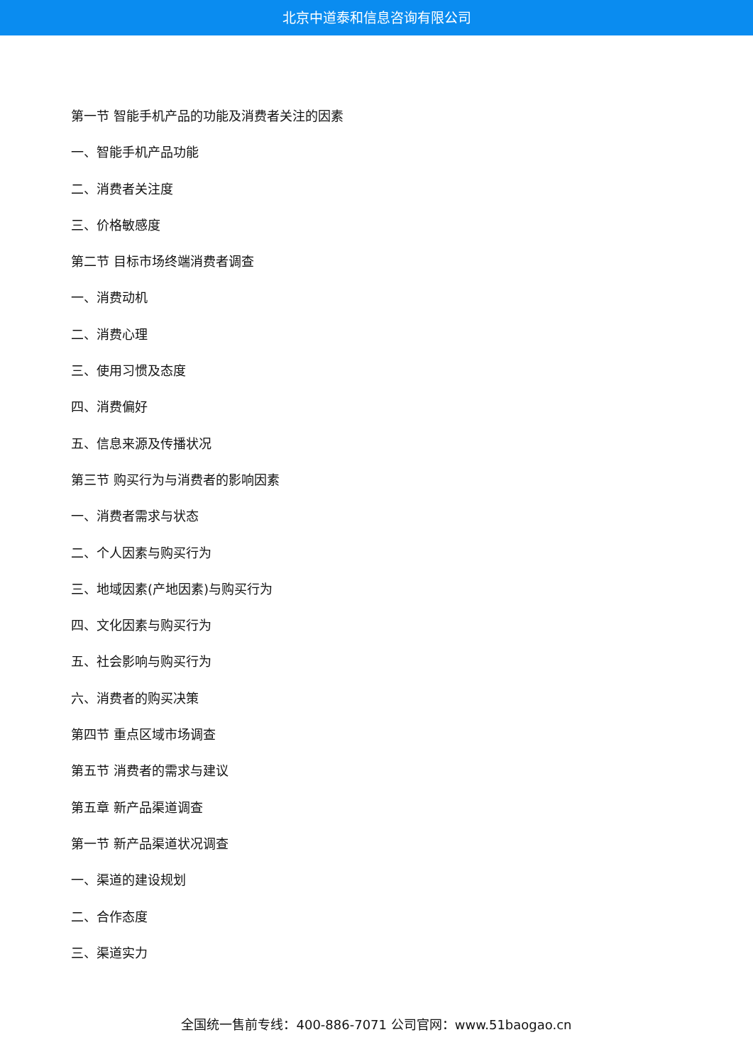北京中道泰和信息咨询有限公司
第一节 智能手机产品的功能及消费者关注的因素
一、智能手机产品功能
二、消费者关注度
三、价格敏感度
第二节 目标市场终端消费者调查
一、消费动机
二、消费心理
三、使用习惯及态度
四、消费偏好
五、信息来源及传播状况
第三节 购买行为与消费者的影响因素
一、消费者需求与状态
二、个人因素与购买行为
三、地域因素(产地因素)与购买行为
四、文化因素与购买行为
五、社会影响与购买行为
六、消费者的购买决策
第四节 重点区域市场调查
第五节 消费者的需求与建议
第五章 新产品渠道调查
第一节 新产品渠道状况调查
一、渠道的建设规划
二、合作态度
三、渠道实力
全国统一售前专线：400-886-7071 公司官网：www.51baogao.cn